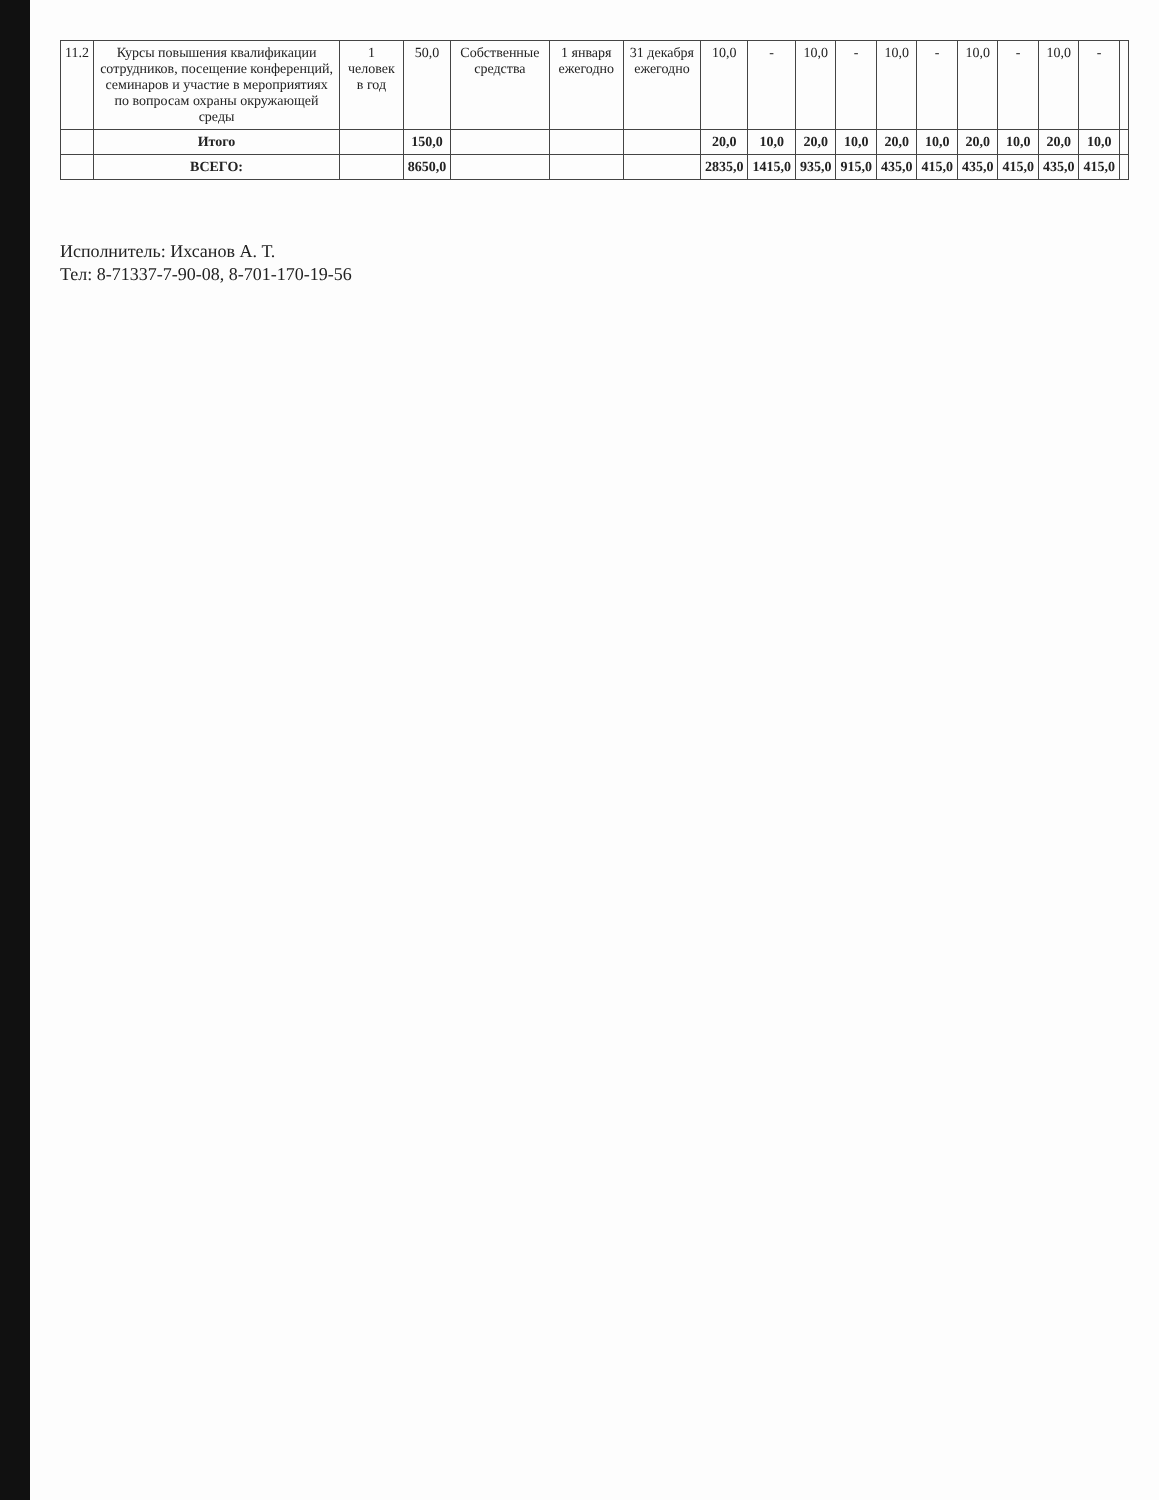| 11.2 | Курсы повышения квалификации сотрудников, посещение конференций, семинаров и участие в мероприятиях по вопросам охраны окружающей среды | 1 человек в год | 50,0 | Собственные средства | 1 января ежегодно | 31 декабря ежегодно | 10,0 | - | 10,0 | - | 10,0 | - | 10,0 | - | 10,0 | - | |
| | Итого | | 150,0 | | | | 20,0 | 10,0 | 20,0 | 10,0 | 20,0 | 10,0 | 20,0 | 10,0 | 20,0 | 10,0 | |
| | ВСЕГО: | | 8650,0 | | | | 2835,0 | 1415,0 | 935,0 | 915,0 | 435,0 | 415,0 | 435,0 | 415,0 | 435,0 | 415,0 | |
Исполнитель: Ихсанов А. Т.
Тел: 8-71337-7-90-08, 8-701-170-19-56